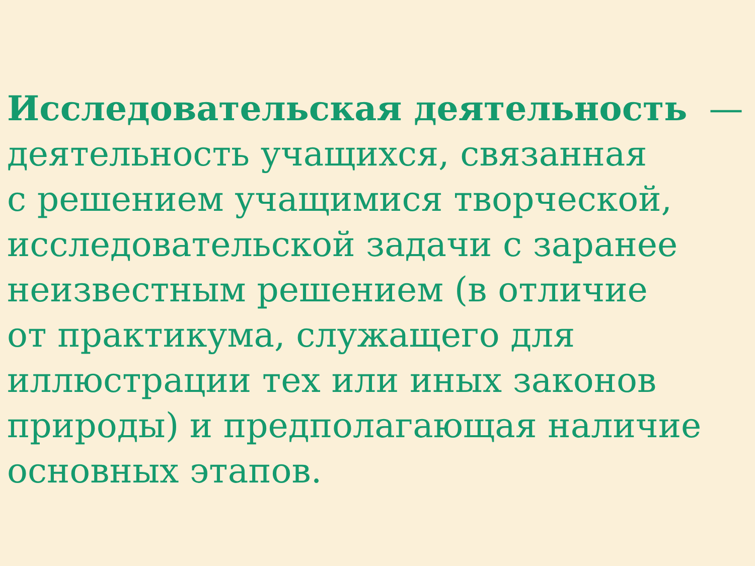Исследовательская деятельность —
деятельность учащихся, связанная
с решением учащимися творческой,
исследовательской задачи с заранее
неизвестным решением (в отличие
от практикума, служащего для
иллюстрации тех или иных законов
природы) и предполагающая наличие
основных этапов.